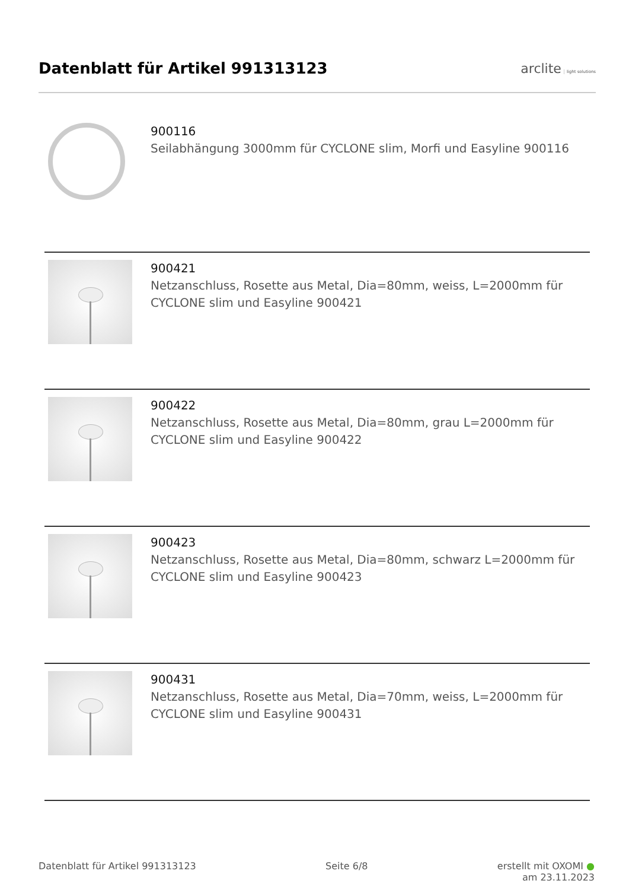Datenblatt für Artikel 991313123
arclite light solutions
900116
Seilabhängung 3000mm für CYCLONE slim, Morfi und Easyline 900116
900421
Netzanschluss, Rosette aus Metal, Dia=80mm, weiss, L=2000mm für CYCLONE slim und Easyline 900421
900422
Netzanschluss, Rosette aus Metal, Dia=80mm, grau L=2000mm für CYCLONE slim und Easyline 900422
900423
Netzanschluss, Rosette aus Metal, Dia=80mm, schwarz L=2000mm für CYCLONE slim und Easyline 900423
900431
Netzanschluss, Rosette aus Metal, Dia=70mm, weiss, L=2000mm für CYCLONE slim und Easyline 900431
Datenblatt für Artikel 991313123 Seite 6/8 erstellt mit OXOMI ●
am 23.11.2023